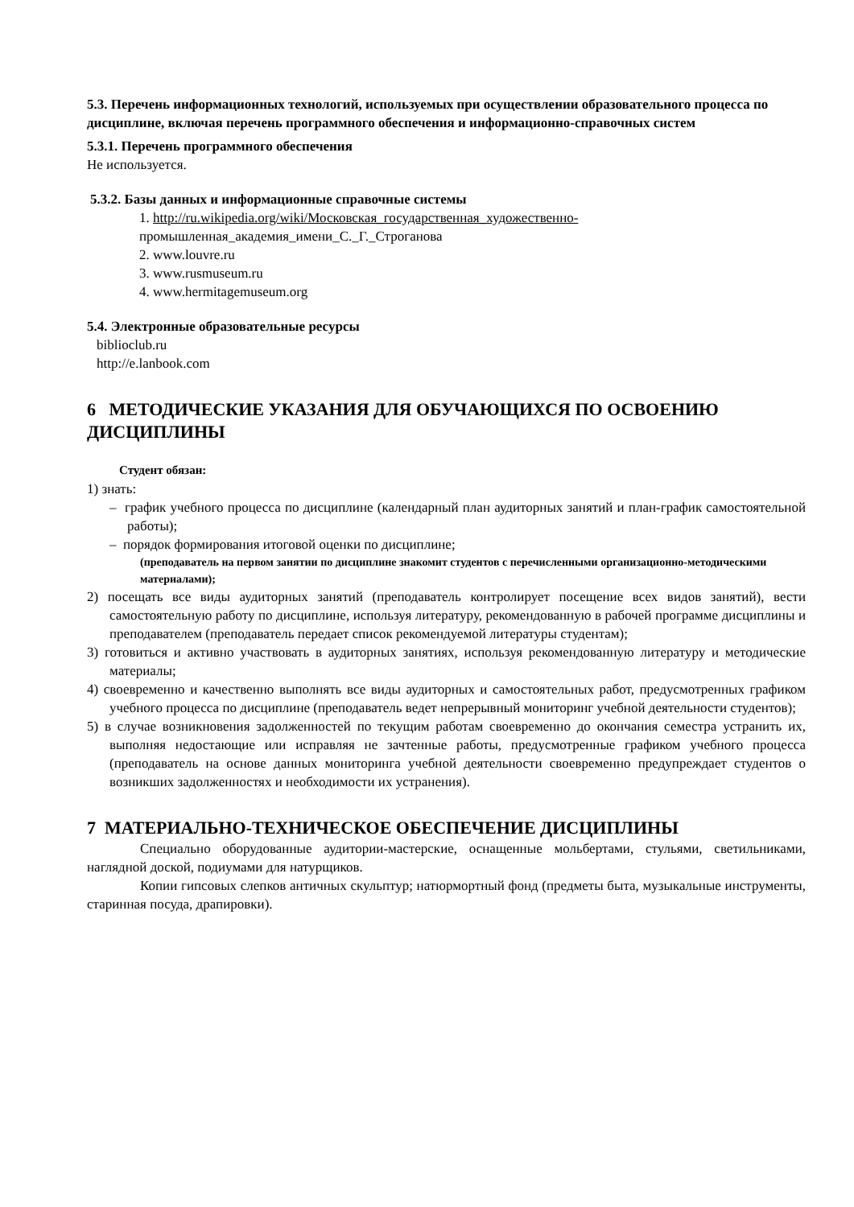5.3. Перечень информационных технологий, используемых при осуществлении образовательного процесса по дисциплине, включая перечень программного обеспечения и информационно-справочных систем
5.3.1. Перечень программного обеспечения
Не используется.
5.3.2. Базы данных и информационные справочные системы
1. http://ru.wikipedia.org/wiki/Московская_государственная_художественно- промышленная_академия_имени_С._Г._Строганова
2. www.louvre.ru
3. www.rusmuseum.ru
4. www.hermitagemuseum.org
5.4. Электронные образовательные ресурсы
biblioclub.ru
http://e.lanbook.com
6 МЕТОДИЧЕСКИЕ УКАЗАНИЯ ДЛЯ ОБУЧАЮЩИХСЯ ПО ОСВОЕНИЮ ДИСЦИПЛИНЫ
Студент обязан:
1) знать:
– график учебного процесса по дисциплине (календарный план аудиторных занятий и план-график самостоятельной работы);
– порядок формирования итоговой оценки по дисциплине;
(преподаватель на первом занятии по дисциплине знакомит студентов с перечисленными организационно-методическими материалами);
2) посещать все виды аудиторных занятий (преподаватель контролирует посещение всех видов занятий), вести самостоятельную работу по дисциплине, используя литературу, рекомендованную в рабочей программе дисциплины и преподавателем (преподаватель передает список рекомендуемой литературы студентам);
3) готовиться и активно участвовать в аудиторных занятиях, используя рекомендованную литературу и методические материалы;
4) своевременно и качественно выполнять все виды аудиторных и самостоятельных работ, предусмотренных графиком учебного процесса по дисциплине (преподаватель ведет непрерывный мониторинг учебной деятельности студентов);
5) в случае возникновения задолженностей по текущим работам своевременно до окончания семестра устранить их, выполняя недостающие или исправляя не зачтенные работы, предусмотренные графиком учебного процесса (преподаватель на основе данных мониторинга учебной деятельности своевременно предупреждает студентов о возникших задолженностях и необходимости их устранения).
7 МАТЕРИАЛЬНО-ТЕХНИЧЕСКОЕ ОБЕСПЕЧЕНИЕ ДИСЦИПЛИНЫ
Специально оборудованные аудитории-мастерские, оснащенные мольбертами, стульями, светильниками, наглядной доской, подиумами для натурщиков.
Копии гипсовых слепков античных скульптур; натюрмортный фонд (предметы быта, музыкальные инструменты, старинная посуда, драпировки).